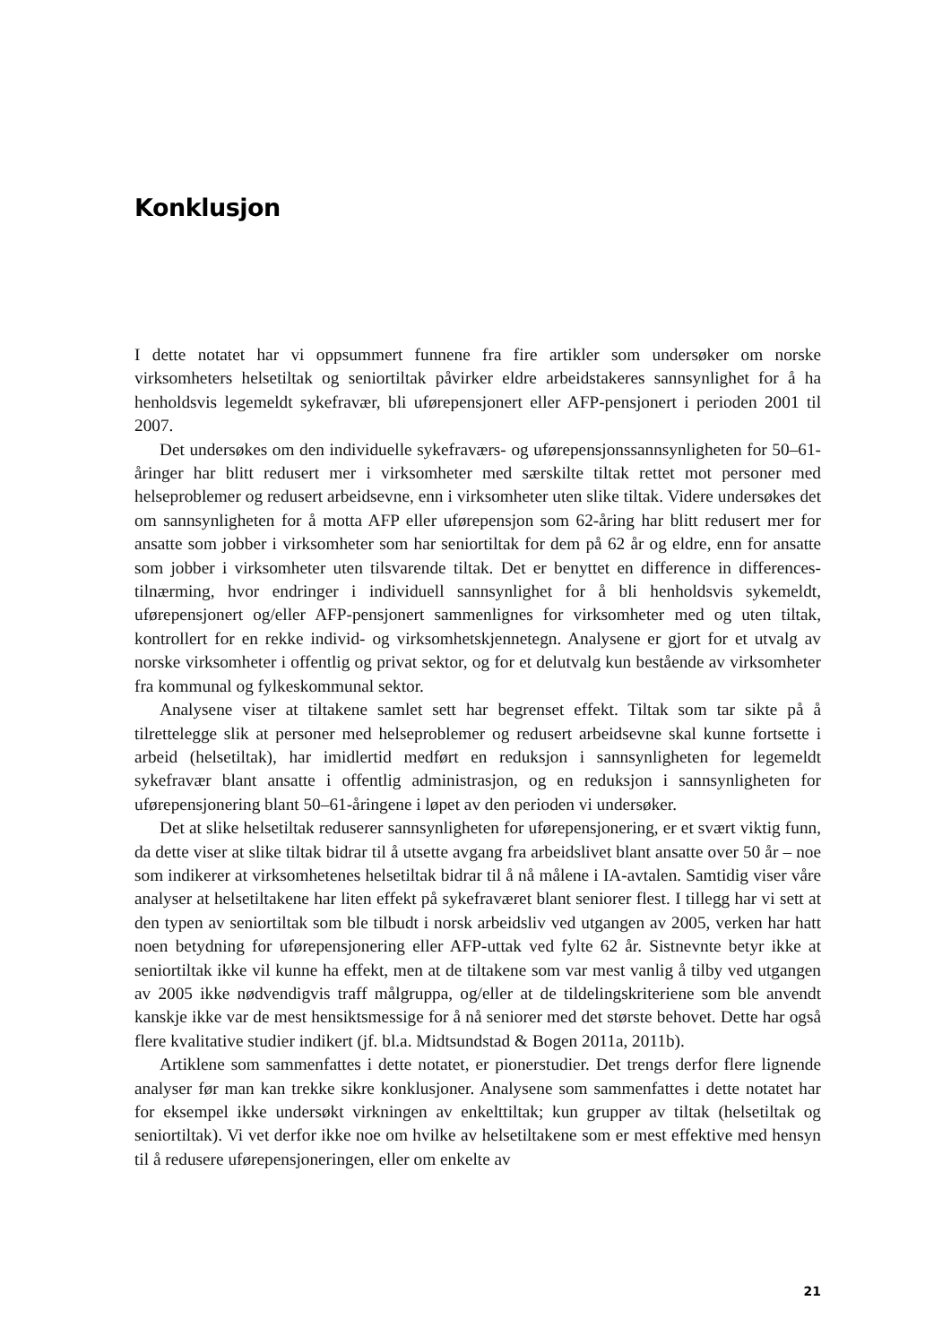Konklusjon
I dette notatet har vi oppsummert funnene fra fire artikler som undersøker om norske virksomheters helsetiltak og seniortiltak påvirker eldre arbeidstakeres sannsynlighet for å ha henholdsvis legemeldt sykefravær, bli uførepensjonert eller AFP-pensjonert i perioden 2001 til 2007.
Det undersøkes om den individuelle sykefraværs- og uførepensjonssannsynligheten for 50–61-åringer har blitt redusert mer i virksomheter med særskilte tiltak rettet mot personer med helseproblemer og redusert arbeidsevne, enn i virksomheter uten slike tiltak. Videre undersøkes det om sannsynligheten for å motta AFP eller uførepensjon som 62-åring har blitt redusert mer for ansatte som jobber i virksomheter som har seniortiltak for dem på 62 år og eldre, enn for ansatte som jobber i virksomheter uten tilsvarende tiltak. Det er benyttet en difference in differences-tilnærming, hvor endringer i individuell sannsynlighet for å bli henholdsvis sykemeldt, uførepensjonert og/eller AFP-pensjonert sammenlignes for virksomheter med og uten tiltak, kontrollert for en rekke individ- og virksomhetskjennetegn. Analysene er gjort for et utvalg av norske virksomheter i offentlig og privat sektor, og for et delutvalg kun bestående av virksomheter fra kommunal og fylkeskommunal sektor.
Analysene viser at tiltakene samlet sett har begrenset effekt. Tiltak som tar sikte på å tilrettelegge slik at personer med helseproblemer og redusert arbeidsevne skal kunne fortsette i arbeid (helsetiltak), har imidlertid medført en reduksjon i sannsynligheten for legemeldt sykefravær blant ansatte i offentlig administrasjon, og en reduksjon i sannsynligheten for uførepensjonering blant 50–61-åringene i løpet av den perioden vi undersøker.
Det at slike helsetiltak reduserer sannsynligheten for uførepensjonering, er et svært viktig funn, da dette viser at slike tiltak bidrar til å utsette avgang fra arbeidslivet blant ansatte over 50 år – noe som indikerer at virksomhetenes helsetiltak bidrar til å nå målene i IA-avtalen. Samtidig viser våre analyser at helsetiltakene har liten effekt på sykefraværet blant seniorer flest. I tillegg har vi sett at den typen av seniortiltak som ble tilbudt i norsk arbeidsliv ved utgangen av 2005, verken har hatt noen betydning for uførepensjonering eller AFP-uttak ved fylte 62 år. Sistnevnte betyr ikke at seniortiltak ikke vil kunne ha effekt, men at de tiltakene som var mest vanlig å tilby ved utgangen av 2005 ikke nødvendigvis traff målgruppa, og/eller at de tildelingskriteriene som ble anvendt kanskje ikke var de mest hensiktsmessige for å nå seniorer med det største behovet. Dette har også flere kvalitative studier indikert (jf. bl.a. Midtsundstad & Bogen 2011a, 2011b).
Artiklene som sammenfattes i dette notatet, er pionerstudier. Det trengs derfor flere lignende analyser før man kan trekke sikre konklusjoner. Analysene som sammenfattes i dette notatet har for eksempel ikke undersøkt virkningen av enkelttiltak; kun grupper av tiltak (helsetiltak og seniortiltak). Vi vet derfor ikke noe om hvilke av helsetiltakene som er mest effektive med hensyn til å redusere uførepensjoneringen, eller om enkelte av
21